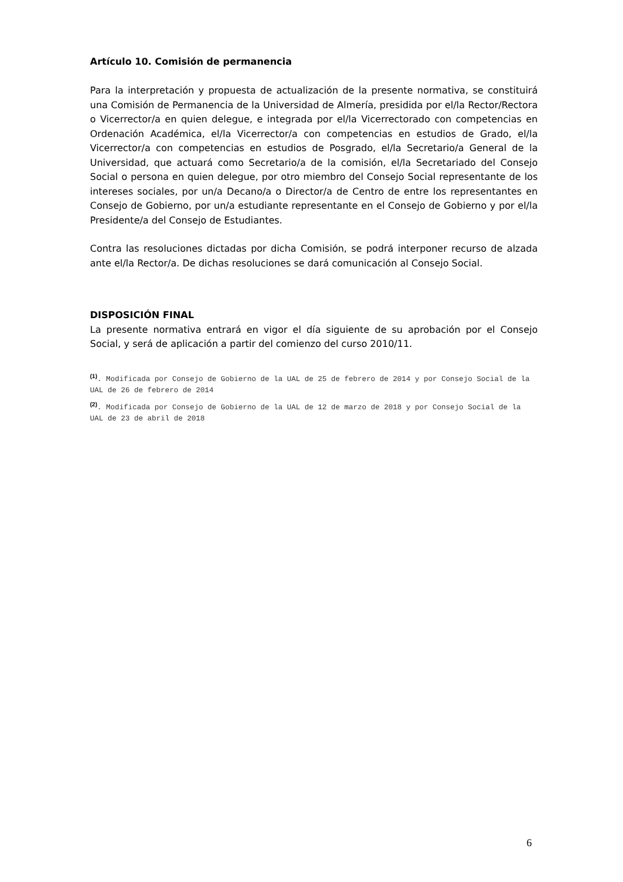Artículo 10. Comisión de permanencia
Para la interpretación y propuesta de actualización de la presente normativa, se constituirá una Comisión de Permanencia de la Universidad de Almería, presidida por el/la Rector/Rectora o Vicerrector/a en quien delegue, e integrada por el/la Vicerrectorado con competencias en Ordenación Académica, el/la Vicerrector/a con competencias en estudios de Grado, el/la Vicerrector/a con competencias en estudios de Posgrado, el/la Secretario/a General de la Universidad, que actuará como Secretario/a de la comisión, el/la Secretariado del Consejo Social o persona en quien delegue, por otro miembro del Consejo Social representante de los intereses sociales, por un/a Decano/a o Director/a de Centro de entre los representantes en Consejo de Gobierno, por un/a estudiante representante en el Consejo de Gobierno y por el/la Presidente/a del Consejo de Estudiantes.
Contra las resoluciones dictadas por dicha Comisión, se podrá interponer recurso de alzada ante el/la Rector/a. De dichas resoluciones se dará comunicación al Consejo Social.
DISPOSICIÓN FINAL
La presente normativa entrará en vigor el día siguiente de su aprobación por el Consejo Social, y será de aplicación a partir del comienzo del curso 2010/11.
<sup>(1)</sup>. Modificada por Consejo de Gobierno de la UAL de 25 de febrero de 2014 y por Consejo Social de la UAL de 26 de febrero de 2014
<sup>(2)</sup>. Modificada por Consejo de Gobierno de la UAL de 12 de marzo de 2018 y por Consejo Social de la UAL de 23 de abril de 2018
6